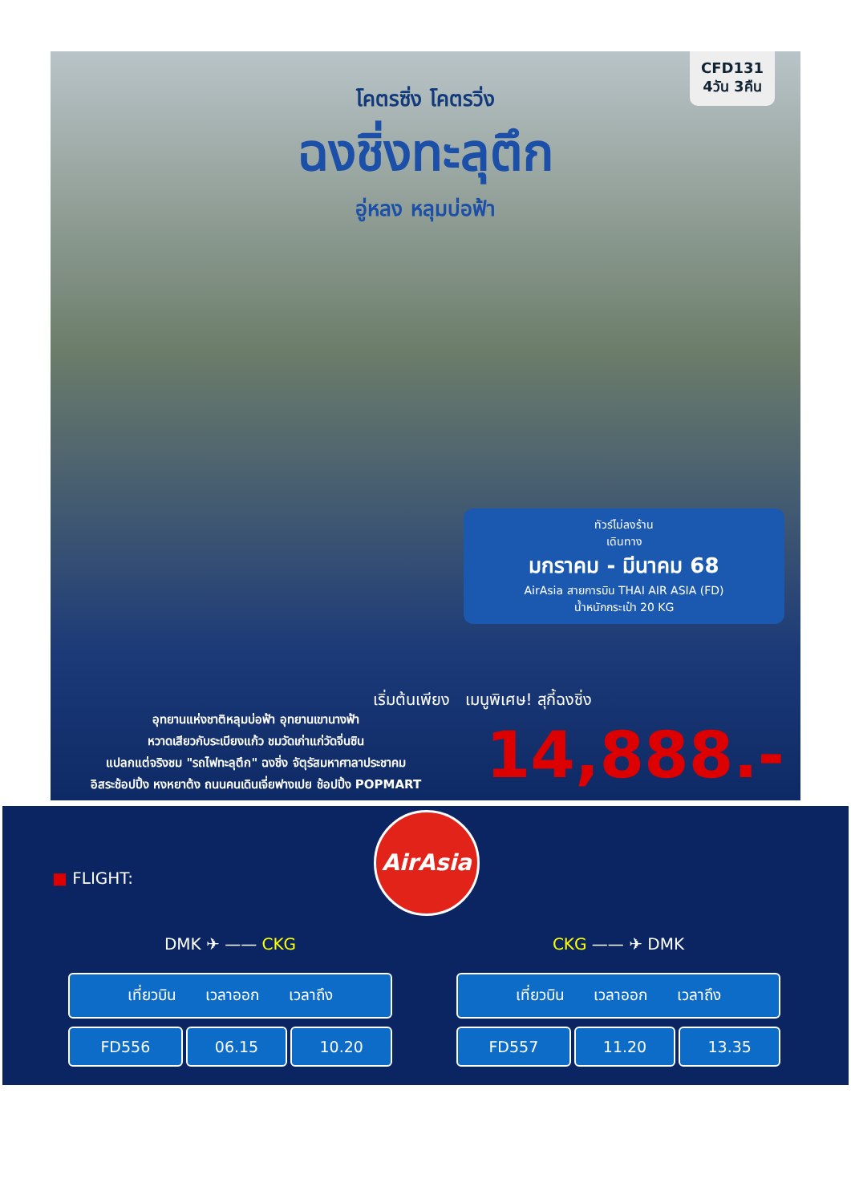CFD131
4วัน 3คืน
โคตรซิ่ง โคตรวิ่ง
ฉงชิ่งทะลุตึก
อู่หลง หลุมบ่อฟ้า
ทัวร์ไม่ลงร้าน
เดินทาง
มกราคม - มีนาคม 68
AirAsia สายการบิน THAI AIR ASIA (FD)
น้ำหนักกระเป๋า 20 KG
เริ่มต้นเพียง เมนูพิเศษ! สุกี้ฉงชิ่ง
14,888.-
อุทยานแห่งชาติหลุมบ่อฟ้า อุทยานเขานางฟ้า
หวาดเสียวกับระเบียงแก้ว ชมวัดเก่าแก่วัดจิ่นซิน
แปลกแต่จริงชม "รถไฟทะลุตึก" ฉงชิ่ง จัตุรัสมหาศาลาประชาคม
อิสระช้อปปิ้ง หงหยาต้ง ถนนคนเดินเจี่ยฟางเปย ช้อปปิ้ง POPMART
AirAsia
■ FLIGHT:
DMK ✈ —— CKG
| เที่ยวบิน เวลาออก เวลาถึง | | |
| --- | --- | --- |
| FD556 | 06.15 | 10.20 |
CKG —— ✈ DMK
| เที่ยวบิน เวลาออก เวลาถึง | | |
| --- | --- | --- |
| FD557 | 11.20 | 13.35 |